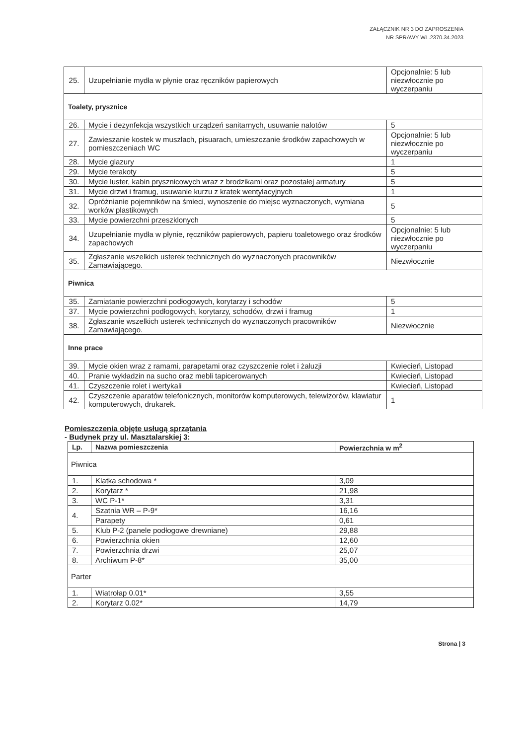ZAŁĄCZNIK NR 3 DO ZAPROSZENIA
NR SPRAWY WL.2370.34.2023
| 25. | Uzupełnianie mydła w płynie oraz ręczników papierowych | Opcjonalnie: 5 lub niezwłocznie po wyczerpaniu |
| Toalety, prysznice | | |
| 26. | Mycie i dezynfekcja wszystkich urządzeń sanitarnych, usuwanie nalotów | 5 |
| 27. | Zawieszanie kostek w muszlach, pisuarach, umieszczanie środków zapachowych w pomieszczeniach WC | Opcjonalnie: 5 lub niezwłocznie po wyczerpaniu |
| 28. | Mycie glazury | 1 |
| 29. | Mycie terakoty | 5 |
| 30. | Mycie luster, kabin prysznicowych wraz z brodzikami oraz pozostałej armatury | 5 |
| 31. | Mycie drzwi i framug, usuwanie kurzu z kratek wentylacyjnych | 1 |
| 32. | Opróżnianie pojemników na śmieci, wynoszenie do miejsc wyznaczonych, wymiana worków plastikowych | 5 |
| 33. | Mycie powierzchni przeszklonych | 5 |
| 34. | Uzupełnianie mydła w płynie, ręczników papierowych, papieru toaletowego oraz środków zapachowych | Opcjonalnie: 5 lub niezwłocznie po wyczerpaniu |
| 35. | Zgłaszanie wszelkich usterek technicznych do wyznaczonych pracowników Zamawiającego. | Niezwłocznie |
| Piwnica | | |
| 35. | Zamiatanie powierzchni podłogowych, korytarzy i schodów | 5 |
| 37. | Mycie powierzchni podłogowych, korytarzy, schodów, drzwi i framug | 1 |
| 38. | Zgłaszanie wszelkich usterek technicznych do wyznaczonych pracowników Zamawiającego. | Niezwłocznie |
| Inne prace | | |
| 39. | Mycie okien wraz z ramami, parapetami oraz czyszczenie rolet i żaluzji | Kwiecień, Listopad |
| 40. | Pranie wykładzin na sucho oraz mebli tapicerowanych | Kwiecień, Listopad |
| 41. | Czyszczenie rolet i wertykali | Kwiecień, Listopad |
| 42. | Czyszczenie aparatów telefonicznych, monitorów komputerowych, telewizorów, klawiatur komputerowych, drukarek. | 1 |
Pomieszczenia objęte usługą sprzątania
- Budynek przy ul. Masztalarskiej 3:
| Lp. | Nazwa pomieszczenia | Powierzchnia w m<sup>2</sup> |
| --- | --- | --- |
| Piwnica | | |
| 1. | Klatka schodowa * | 3,09 |
| 2. | Korytarz * | 21,98 |
| 3. | WC P-1* | 3,31 |
| 4. | Szatnia WR – P-9* | 16,16 |
| | Parapety | 0,61 |
| 5. | Klub P-2 (panele podłogowe drewniane) | 29,88 |
| 6. | Powierzchnia okien | 12,60 |
| 7. | Powierzchnia drzwi | 25,07 |
| 8. | Archiwum P-8* | 35,00 |
| Parter | | |
| 1. | Wiatrołap 0.01* | 3,55 |
| 2. | Korytarz 0.02* | 14,79 |
Strona | 3